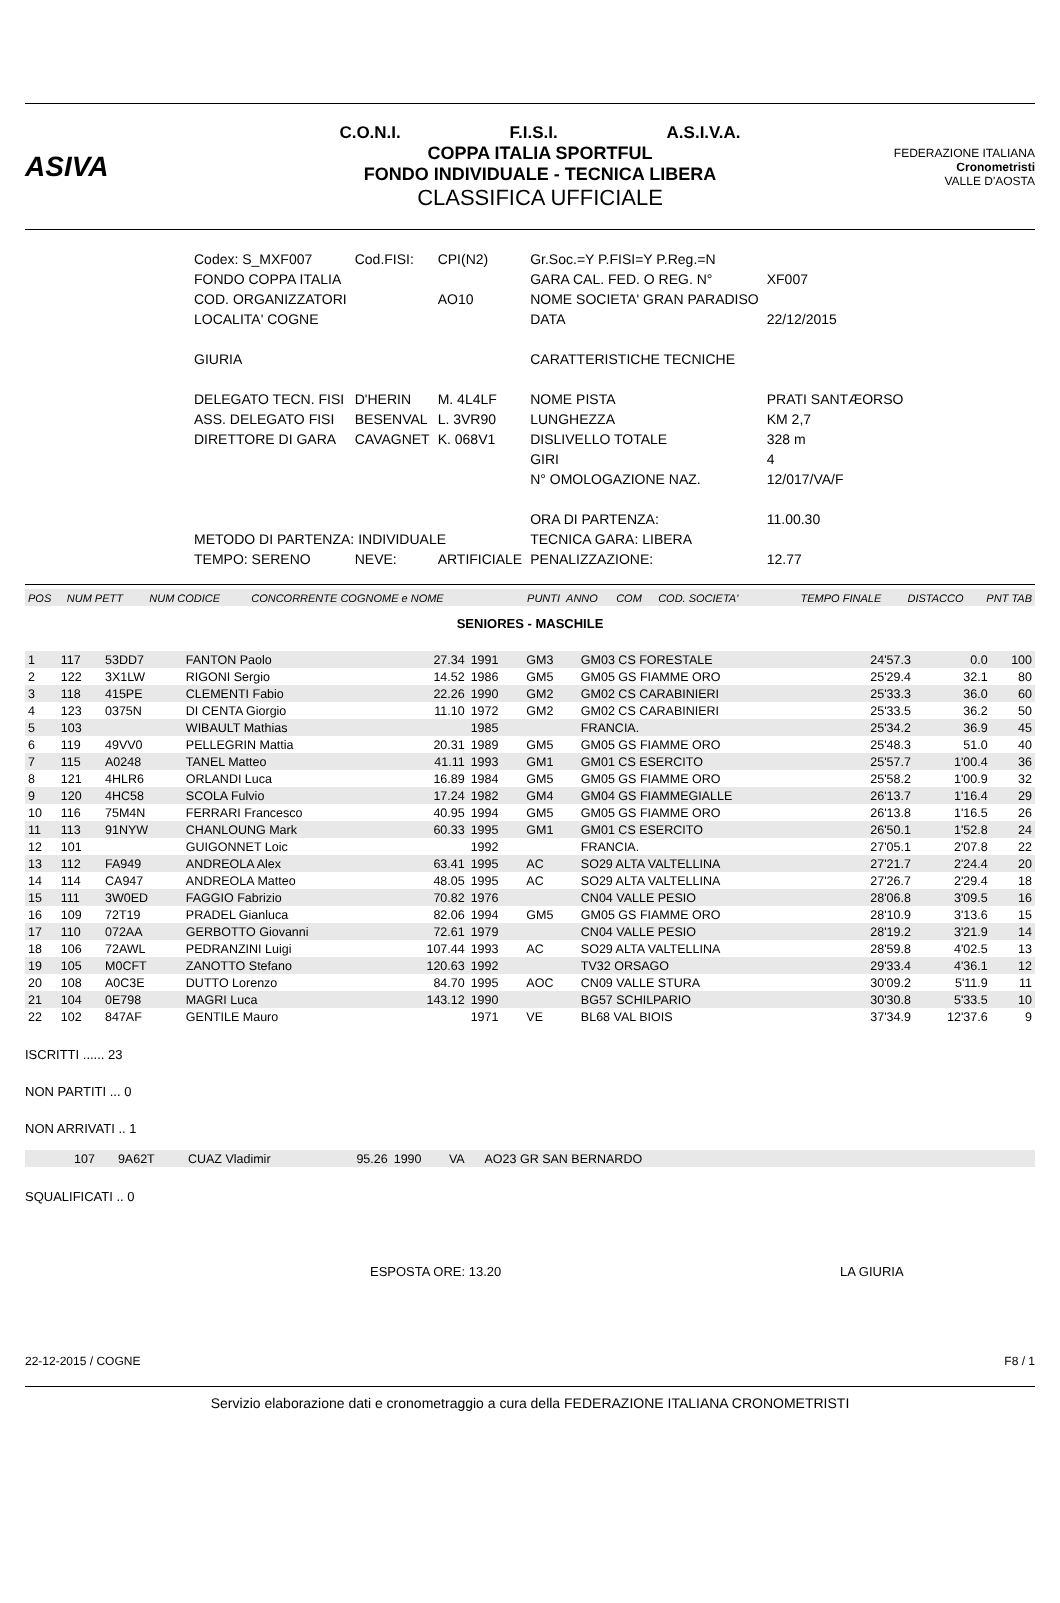ASIVA
C.O.N.I. F.I.S.I. A.S.I.V.A.
COPPA ITALIA SPORTFUL
FONDO INDIVIDUALE - TECNICA LIBERA
CLASSIFICA UFFICIALE
FEDERAZIONE ITALIANA
Cronometristi
VALLE D'AOSTA
| Codex: S_MXF007 | Cod.FISI: | CPI(N2) | Gr.Soc.=Y P.FISI=Y P.Reg.=N | |
| FONDO COPPA ITALIA | | | GARA CAL. FED. O REG. N° | XF007 |
| COD. ORGANIZZATORI | | AO10 | NOME SOCIETA' GRAN PARADISO | |
| LOCALITA' COGNE | | | DATA | 22/12/2015 |
| GIURIA | | | CARATTERISTICHE TECNICHE | |
| DELEGATO TECN. FISI | D'HERIN | M. 4L4LF | NOME PISTA | PRATI SANTÆORSO |
| ASS. DELEGATO FISI | BESENVAL | L. 3VR90 | LUNGHEZZA | KM 2,7 |
| DIRETTORE DI GARA | CAVAGNET | K. 068V1 | DISLIVELLO TOTALE | 328 m |
| | | | GIRI | 4 |
| | | | N° OMOLOGAZIONE NAZ. | 12/017/VA/F |
| | | | ORA DI PARTENZA: | 11.00.30 |
| METODO DI PARTENZA: INDIVIDUALE | | | TECNICA GARA: LIBERA | |
| TEMPO: SERENO | NEVE: | ARTIFICIALE | PENALIZZAZIONE: | 12.77 |
| POS | NUM PETT | NUM CODICE | CONCORRENTE COGNOME e NOME | PUNTI | ANNO | COM | COD. SOCIETA' | TEMPO FINALE | DISTACCO | PNT TAB |
SENIORES - MASCHILE
| 1 | 117 | 53DD7 | FANTON Paolo | 27.34 | 1991 | GM3 | GM03 CS FORESTALE | 24'57.3 | 0.0 | 100 |
| 2 | 122 | 3X1LW | RIGONI Sergio | 14.52 | 1986 | GM5 | GM05 GS FIAMME ORO | 25'29.4 | 32.1 | 80 |
| 3 | 118 | 415PE | CLEMENTI Fabio | 22.26 | 1990 | GM2 | GM02 CS CARABINIERI | 25'33.3 | 36.0 | 60 |
| 4 | 123 | 0375N | DI CENTA Giorgio | 11.10 | 1972 | GM2 | GM02 CS CARABINIERI | 25'33.5 | 36.2 | 50 |
| 5 | 103 | | WIBAULT Mathias | | 1985 | | FRANCIA. | 25'34.2 | 36.9 | 45 |
| 6 | 119 | 49VV0 | PELLEGRIN Mattia | 20.31 | 1989 | GM5 | GM05 GS FIAMME ORO | 25'48.3 | 51.0 | 40 |
| 7 | 115 | A0248 | TANEL Matteo | 41.11 | 1993 | GM1 | GM01 CS ESERCITO | 25'57.7 | 1'00.4 | 36 |
| 8 | 121 | 4HLR6 | ORLANDI Luca | 16.89 | 1984 | GM5 | GM05 GS FIAMME ORO | 25'58.2 | 1'00.9 | 32 |
| 9 | 120 | 4HC58 | SCOLA Fulvio | 17.24 | 1982 | GM4 | GM04 GS FIAMMEGIALLE | 26'13.7 | 1'16.4 | 29 |
| 10 | 116 | 75M4N | FERRARI Francesco | 40.95 | 1994 | GM5 | GM05 GS FIAMME ORO | 26'13.8 | 1'16.5 | 26 |
| 11 | 113 | 91NYW | CHANLOUNG Mark | 60.33 | 1995 | GM1 | GM01 CS ESERCITO | 26'50.1 | 1'52.8 | 24 |
| 12 | 101 | | GUIGONNET Loic | | 1992 | | FRANCIA. | 27'05.1 | 2'07.8 | 22 |
| 13 | 112 | FA949 | ANDREOLA Alex | 63.41 | 1995 | AC | SO29 ALTA VALTELLINA | 27'21.7 | 2'24.4 | 20 |
| 14 | 114 | CA947 | ANDREOLA Matteo | 48.05 | 1995 | AC | SO29 ALTA VALTELLINA | 27'26.7 | 2'29.4 | 18 |
| 15 | 111 | 3W0ED | FAGGIO Fabrizio | 70.82 | 1976 | | CN04 VALLE PESIO | 28'06.8 | 3'09.5 | 16 |
| 16 | 109 | 72T19 | PRADEL Gianluca | 82.06 | 1994 | GM5 | GM05 GS FIAMME ORO | 28'10.9 | 3'13.6 | 15 |
| 17 | 110 | 072AA | GERBOTTO Giovanni | 72.61 | 1979 | | CN04 VALLE PESIO | 28'19.2 | 3'21.9 | 14 |
| 18 | 106 | 72AWL | PEDRANZINI Luigi | 107.44 | 1993 | AC | SO29 ALTA VALTELLINA | 28'59.8 | 4'02.5 | 13 |
| 19 | 105 | M0CFT | ZANOTTO Stefano | 120.63 | 1992 | | TV32 ORSAGO | 29'33.4 | 4'36.1 | 12 |
| 20 | 108 | A0C3E | DUTTO Lorenzo | 84.70 | 1995 | AOC | CN09 VALLE STURA | 30'09.2 | 5'11.9 | 11 |
| 21 | 104 | 0E798 | MAGRI Luca | 143.12 | 1990 | | BG57 SCHILPARIO | 30'30.8 | 5'33.5 | 10 |
| 22 | 102 | 847AF | GENTILE Mauro | | 1971 | VE | BL68 VAL BIOIS | 37'34.9 | 12'37.6 | 9 |
ISCRITTI ...... 23
NON PARTITI ... 0
NON ARRIVATI .. 1
| | 107 | 9A62T | CUAZ Vladimir | 95.26 | 1990 | VA | AO23 GR SAN BERNARDO | |
SQUALIFICATI .. 0
ESPOSTA ORE: 13.20 LA GIURIA
22-12-2015 / COGNE F8 / 1
Servizio elaborazione dati e cronometraggio a cura della FEDERAZIONE ITALIANA CRONOMETRISTI